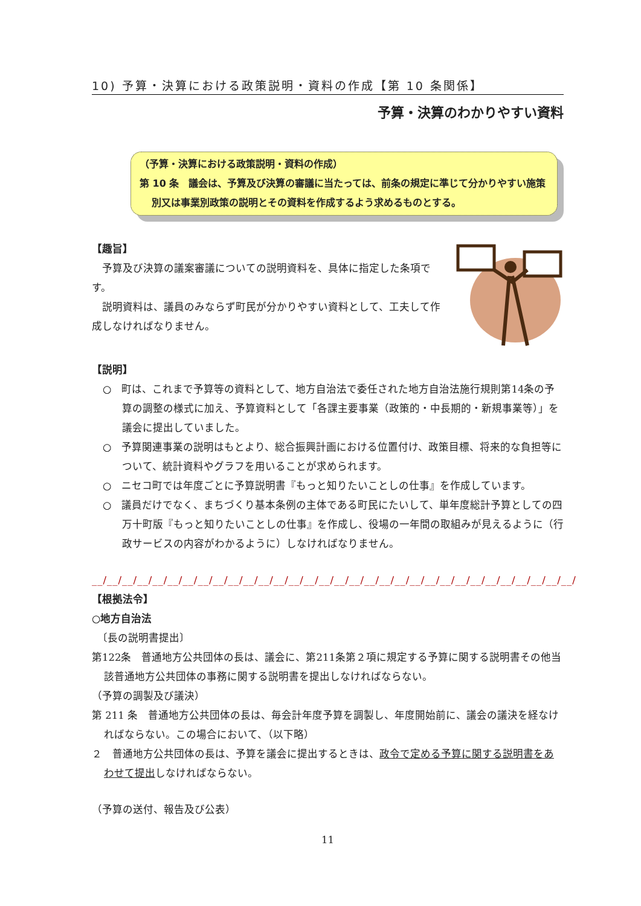10) 予算・決算における政策説明・資料の作成【第 10 条関係】
予算・決算のわかりやすい資料
（予算・決算における政策説明・資料の作成）
第 10 条　議会は、予算及び決算の審議に当たっては、前条の規定に準じて分かりやすい施策別又は事業別政策の説明とその資料を作成するよう求めるものとする。
【趣旨】
　予算及び決算の議案審議についての説明資料を、具体に指定した条項です。
　説明資料は、議員のみならず町民が分かりやすい資料として、工夫して作成しなければなりません。
【説明】
○　町は、これまで予算等の資料として、地方自治法で委任された地方自治法施行規則第14条の予算の調整の様式に加え、予算資料として「各課主要事業（政策的・中長期的・新規事業等）」を議会に提出していました。
○　予算関連事業の説明はもとより、総合振興計画における位置付け、政策目標、将来的な負担等について、統計資料やグラフを用いることが求められます。
○　ニセコ町では年度ごとに予算説明書『もっと知りたいことしの仕事』を作成しています。
○　議員だけでなく、まちづくり基本条例の主体である町民にたいして、単年度総計予算としての四万十町版『もっと知りたいことしの仕事』を作成し、役場の一年間の取組みが見えるように（行政サービスの内容がわかるように）しなければなりません。
__/__/__/__/__/__/__/__/__/__/__/__/__/__/__/__/__/__/__/__/__/__/__/__/__/__/__/__/__/__/__/__/
【根拠法令】
○地方自治法
　〔長の説明書提出〕
第122条　普通地方公共団体の長は、議会に、第211条第２項に規定する予算に関する説明書その他当該普通地方公共団体の事務に関する説明書を提出しなければならない。
（予算の調製及び議決）
第 211 条　普通地方公共団体の長は、毎会計年度予算を調製し、年度開始前に、議会の議決を経なければならない。この場合において、（以下略）
２　普通地方公共団体の長は、予算を議会に提出するときは、政令で定める予算に関する説明書をあわせて提出しなければならない。
（予算の送付、報告及び公表）
11